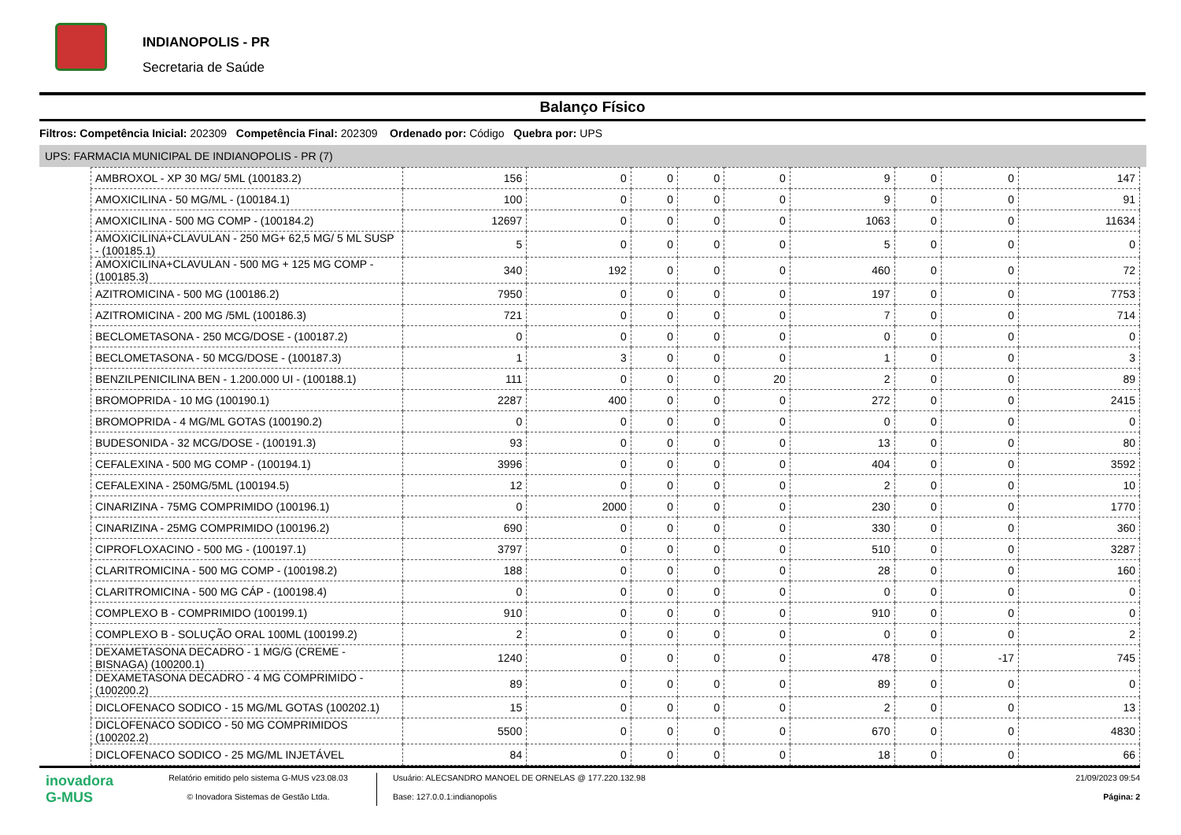INDIANOPOLIS - PR
Secretaria de Saúde
Balanço Físico
Filtros: Competência Inicial: 202309 Competência Final: 202309 Ordenado por: Código Quebra por: UPS
UPS: FARMACIA MUNICIPAL DE INDIANOPOLIS - PR (7)
| AMBROXOL - XP 30 MG/ 5ML (100183.2) | 156 | 0 | 0 | 0 | 0 | 9 | 0 | 0 | 147 |
| AMOXICILINA - 50 MG/ML - (100184.1) | 100 | 0 | 0 | 0 | 0 | 9 | 0 | 0 | 91 |
| AMOXICILINA - 500 MG COMP - (100184.2) | 12697 | 0 | 0 | 0 | 0 | 1063 | 0 | 0 | 11634 |
| AMOXICILINA+CLAVULAN - 250 MG+ 62,5 MG/ 5 ML SUSP - (100185.1) | 5 | 0 | 0 | 0 | 0 | 5 | 0 | 0 | 0 |
| AMOXICILINA+CLAVULAN - 500 MG + 125 MG COMP - (100185.3) | 340 | 192 | 0 | 0 | 0 | 460 | 0 | 0 | 72 |
| AZITROMICINA - 500 MG (100186.2) | 7950 | 0 | 0 | 0 | 0 | 197 | 0 | 0 | 7753 |
| AZITROMICINA - 200 MG /5ML (100186.3) | 721 | 0 | 0 | 0 | 0 | 7 | 0 | 0 | 714 |
| BECLOMETASONA - 250 MCG/DOSE - (100187.2) | 0 | 0 | 0 | 0 | 0 | 0 | 0 | 0 | 0 |
| BECLOMETASONA - 50 MCG/DOSE - (100187.3) | 1 | 3 | 0 | 0 | 0 | 1 | 0 | 0 | 3 |
| BENZILPENICILINA BEN - 1.200.000 UI - (100188.1) | 111 | 0 | 0 | 0 | 20 | 2 | 0 | 0 | 89 |
| BROMOPRIDA - 10 MG (100190.1) | 2287 | 400 | 0 | 0 | 0 | 272 | 0 | 0 | 2415 |
| BROMOPRIDA - 4 MG/ML GOTAS (100190.2) | 0 | 0 | 0 | 0 | 0 | 0 | 0 | 0 | 0 |
| BUDESONIDA - 32 MCG/DOSE - (100191.3) | 93 | 0 | 0 | 0 | 0 | 13 | 0 | 0 | 80 |
| CEFALEXINA - 500 MG COMP - (100194.1) | 3996 | 0 | 0 | 0 | 0 | 404 | 0 | 0 | 3592 |
| CEFALEXINA - 250MG/5ML (100194.5) | 12 | 0 | 0 | 0 | 0 | 2 | 0 | 0 | 10 |
| CINARIZINA - 75MG COMPRIMIDO (100196.1) | 0 | 2000 | 0 | 0 | 0 | 230 | 0 | 0 | 1770 |
| CINARIZINA - 25MG COMPRIMIDO (100196.2) | 690 | 0 | 0 | 0 | 0 | 330 | 0 | 0 | 360 |
| CIPROFLOXACINO - 500 MG - (100197.1) | 3797 | 0 | 0 | 0 | 0 | 510 | 0 | 0 | 3287 |
| CLARITROMICINA - 500 MG COMP - (100198.2) | 188 | 0 | 0 | 0 | 0 | 28 | 0 | 0 | 160 |
| CLARITROMICINA - 500 MG CÁP - (100198.4) | 0 | 0 | 0 | 0 | 0 | 0 | 0 | 0 | 0 |
| COMPLEXO B - COMPRIMIDO (100199.1) | 910 | 0 | 0 | 0 | 0 | 910 | 0 | 0 | 0 |
| COMPLEXO B - SOLUÇÃO ORAL 100ML (100199.2) | 2 | 0 | 0 | 0 | 0 | 0 | 0 | 0 | 2 |
| DEXAMETASONA DECADRO - 1 MG/G (CREME - BISNAGA) (100200.1) | 1240 | 0 | 0 | 0 | 0 | 478 | 0 | -17 | 745 |
| DEXAMETASONA DECADRO - 4 MG COMPRIMIDO - (100200.2) | 89 | 0 | 0 | 0 | 0 | 89 | 0 | 0 | 0 |
| DICLOFENACO SODICO - 15 MG/ML GOTAS (100202.1) | 15 | 0 | 0 | 0 | 0 | 2 | 0 | 0 | 13 |
| DICLOFENACO SODICO - 50 MG COMPRIMIDOS (100202.2) | 5500 | 0 | 0 | 0 | 0 | 670 | 0 | 0 | 4830 |
| DICLOFENACO SODICO - 25 MG/ML INJETÁVEL | 84 | 0 | 0 | 0 | 0 | 18 | 0 | 0 | 66 |
inovadora
G-MUS
Relatório emitido pelo sistema G-MUS v23.08.03
© Inovadora Sistemas de Gestão Ltda.
Usuário: ALECSANDRO MANOEL DE ORNELAS @ 177.220.132.98
Base: 127.0.0.1:indianopolis
21/09/2023 09:54
Página: 2